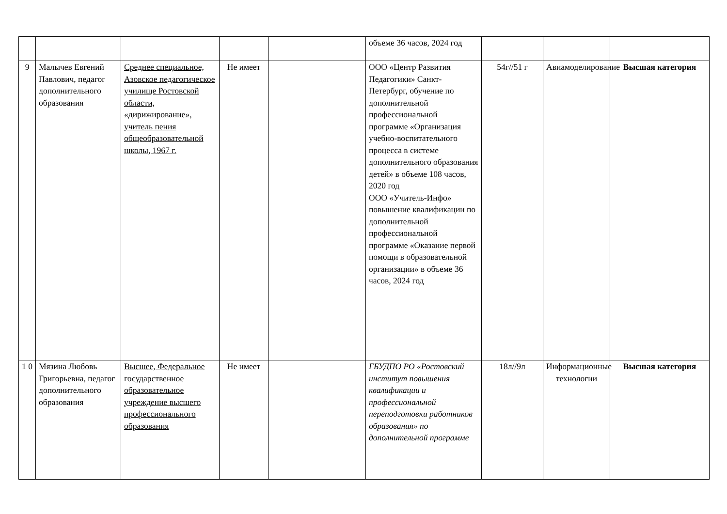| | | | | | объеме 36 часов, 2024 год | | | |
| 9 | Малычев Евгений Павлович, педагог дополнительного образования | Среднее специальное, Азовское педагогическое училище Ростовской области, «дирижирование», учитель пения общеобразовательной школы, 1967 г. | Не имеет | | ООО «Центр Развития Педагогики» Санкт-Петербург, обучение по дополнительной профессиональной программе «Организация учебно-воспитательного процесса в системе дополнительного образования детей» в объеме 108 часов, 2020 год ООО «Учитель-Инфо» повышение квалификации по дополнительной профессиональной программе «Оказание первой помощи в образовательной организации» в объеме 36 часов, 2024 год | 54г//51 г | Авиамоделирование | Высшая категория |
| 1 0 | Мязина Любовь Григорьевна, педагог дополнительного образования | Высшее, Федеральное государственное образовательное учреждение высшего профессионального образования | Не имеет | | ГБУДПО РО «Ростовский институт повышения квалификации и профессиональной переподготовки работников образования» по дополнительной программе | 18л//9л | Информационные технологии | Высшая категория |